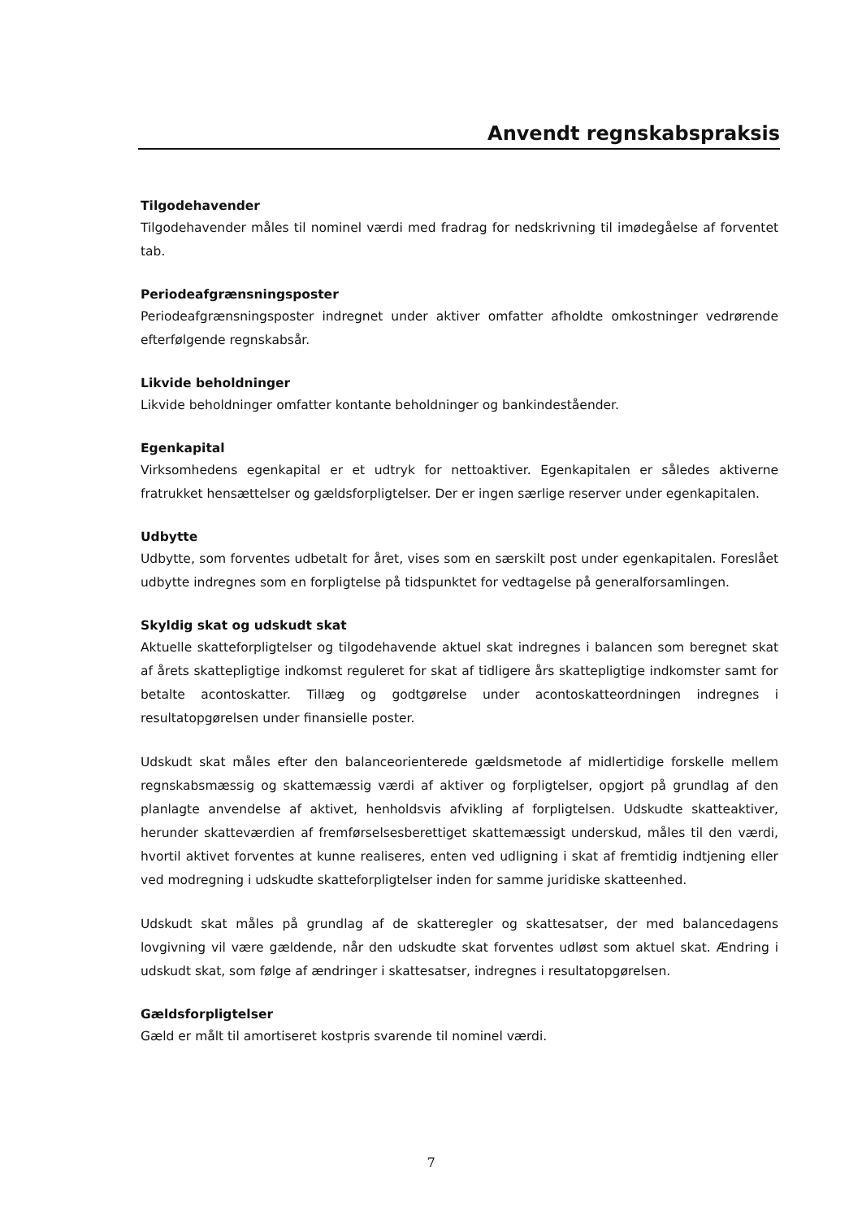Anvendt regnskabspraksis
Tilgodehavender
Tilgodehavender måles til nominel værdi med fradrag for nedskrivning til imødegåelse af forventet tab.
Periodeafgrænsningsposter
Periodeafgrænsningsposter indregnet under aktiver omfatter afholdte omkostninger vedrørende efterfølgende regnskabsår.
Likvide beholdninger
Likvide beholdninger omfatter kontante beholdninger og bankindeståender.
Egenkapital
Virksomhedens egenkapital er et udtryk for nettoaktiver. Egenkapitalen er således aktiverne fratrukket hensættelser og gældsforpligtelser. Der er ingen særlige reserver under egenkapitalen.
Udbytte
Udbytte, som forventes udbetalt for året, vises som en særskilt post under egenkapitalen. Foreslået udbytte indregnes som en forpligtelse på tidspunktet for vedtagelse på generalforsamlingen.
Skyldig skat og udskudt skat
Aktuelle skatteforpligtelser og tilgodehavende aktuel skat indregnes i balancen som beregnet skat af årets skattepligtige indkomst reguleret for skat af tidligere års skattepligtige indkomster samt for betalte acontoskatter. Tillæg og godtgørelse under acontoskatteordningen indregnes i resultatopgørelsen under finansielle poster.
Udskudt skat måles efter den balanceorienterede gældsmetode af midlertidige forskelle mellem regnskabsmæssig og skattemæssig værdi af aktiver og forpligtelser, opgjort på grundlag af den planlagte anvendelse af aktivet, henholdsvis afvikling af forpligtelsen. Udskudte skatteaktiver, herunder skatteværdien af fremførselsesberettiget skattemæssigt underskud, måles til den værdi, hvortil aktivet forventes at kunne realiseres, enten ved udligning i skat af fremtidig indtjening eller ved modregning i udskudte skatteforpligtelser inden for samme juridiske skatteenhed.
Udskudt skat måles på grundlag af de skatteregler og skattesatser, der med balancedagens lovgivning vil være gældende, når den udskudte skat forventes udløst som aktuel skat. Ændring i udskudt skat, som følge af ændringer i skattesatser, indregnes i resultatopgørelsen.
Gældsforpligtelser
Gæld er målt til amortiseret kostpris svarende til nominel værdi.
7